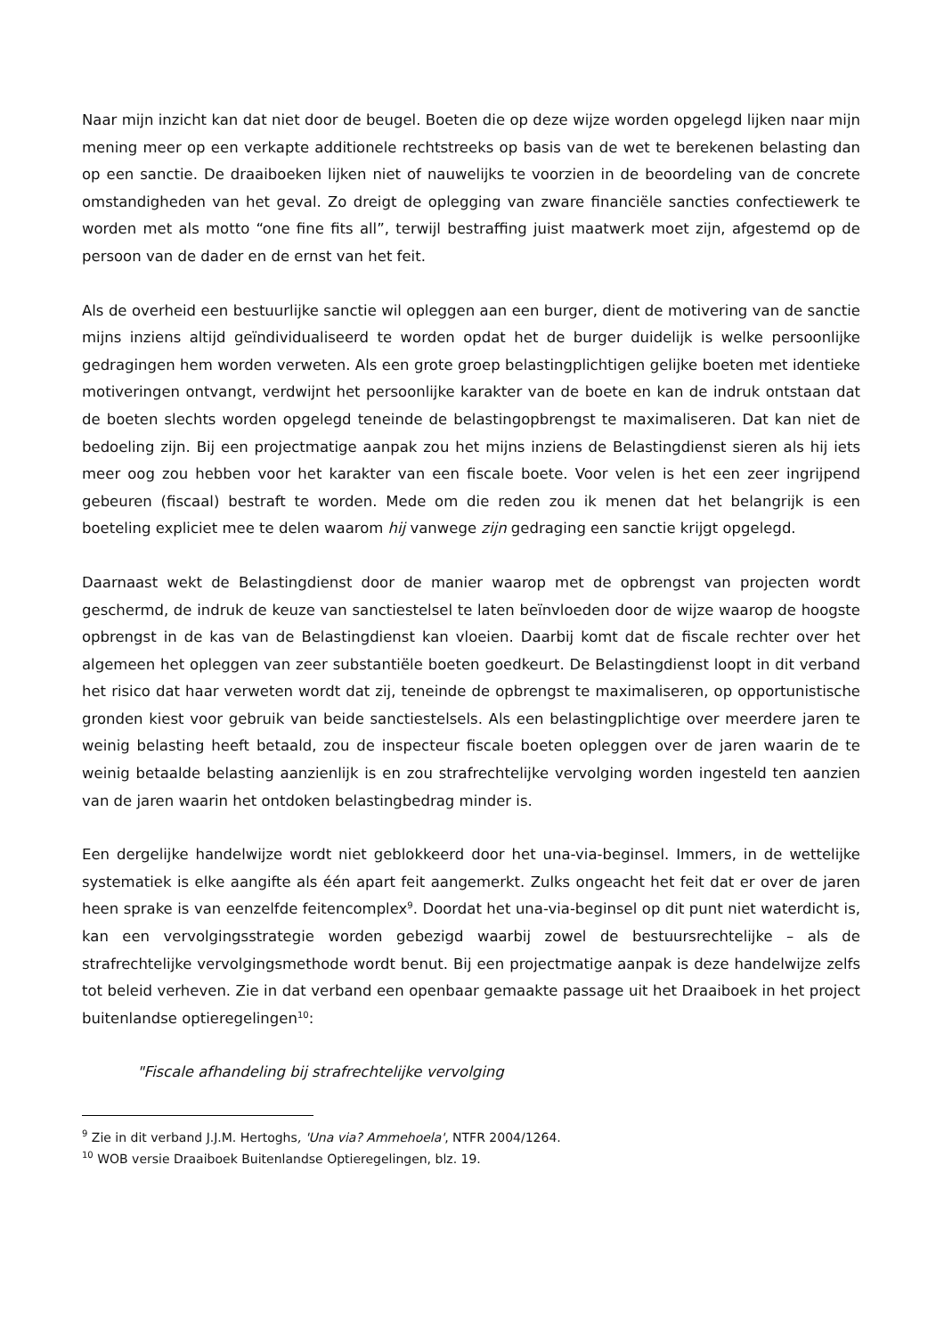Naar mijn inzicht kan dat niet door de beugel. Boeten die op deze wijze worden opgelegd lijken naar mijn mening meer op een verkapte additionele rechtstreeks op basis van de wet te berekenen belasting dan op een sanctie. De draaiboeken lijken niet of nauwelijks te voorzien in de beoordeling van de concrete omstandigheden van het geval. Zo dreigt de oplegging van zware financiële sancties confectiewerk te worden met als motto “one fine fits all”, terwijl bestraffing juist maatwerk moet zijn, afgestemd op de persoon van de dader en de ernst van het feit.
Als de overheid een bestuurlijke sanctie wil opleggen aan een burger, dient de motivering van de sanctie mijns inziens altijd geïndividualiseerd te worden opdat het de burger duidelijk is welke persoonlijke gedragingen hem worden verweten. Als een grote groep belastingplichtigen gelijke boeten met identieke motiveringen ontvangt, verdwijnt het persoonlijke karakter van de boete en kan de indruk ontstaan dat de boeten slechts worden opgelegd teneinde de belastingopbrengst te maximaliseren. Dat kan niet de bedoeling zijn. Bij een projectmatige aanpak zou het mijns inziens de Belastingdienst sieren als hij iets meer oog zou hebben voor het karakter van een fiscale boete. Voor velen is het een zeer ingrijpend gebeuren (fiscaal) bestraft te worden. Mede om die reden zou ik menen dat het belangrijk is een boeteling expliciet mee te delen waarom hij vanwege zijn gedraging een sanctie krijgt opgelegd.
Daarnaast wekt de Belastingdienst door de manier waarop met de opbrengst van projecten wordt geschermd, de indruk de keuze van sanctiestelsel te laten beïnvloeden door de wijze waarop de hoogste opbrengst in de kas van de Belastingdienst kan vloeien. Daarbij komt dat de fiscale rechter over het algemeen het opleggen van zeer substantiële boeten goedkeurt. De Belastingdienst loopt in dit verband het risico dat haar verweten wordt dat zij, teneinde de opbrengst te maximaliseren, op opportunistische gronden kiest voor gebruik van beide sanctiestelsels. Als een belastingplichtige over meerdere jaren te weinig belasting heeft betaald, zou de inspecteur fiscale boeten opleggen over de jaren waarin de te weinig betaalde belasting aanzienlijk is en zou strafrechtelijke vervolging worden ingesteld ten aanzien van de jaren waarin het ontdoken belastingbedrag minder is.
Een dergelijke handelwijze wordt niet geblokkeerd door het una-via-beginsel. Immers, in de wettelijke systematiek is elke aangifte als één apart feit aangemerkt. Zulks ongeacht het feit dat er over de jaren heen sprake is van eenzelfde feitencomplex<sup>9</sup>. Doordat het una-via-beginsel op dit punt niet waterdicht is, kan een vervolgingsstrategie worden gebezigd waarbij zowel de bestuursrechtelijke – als de strafrechtelijke vervolgingsmethode wordt benut. Bij een projectmatige aanpak is deze handelwijze zelfs tot beleid verheven. Zie in dat verband een openbaar gemaakte passage uit het Draaiboek in het project buitenlandse optieregelingen<sup>10</sup>:
"Fiscale afhandeling bij strafrechtelijke vervolging
<sup>9</sup> Zie in dit verband J.J.M. Hertoghs, 'Una via? Ammehoela', NTFR 2004/1264.
<sup>10</sup> WOB versie Draaiboek Buitenlandse Optieregelingen, blz. 19.